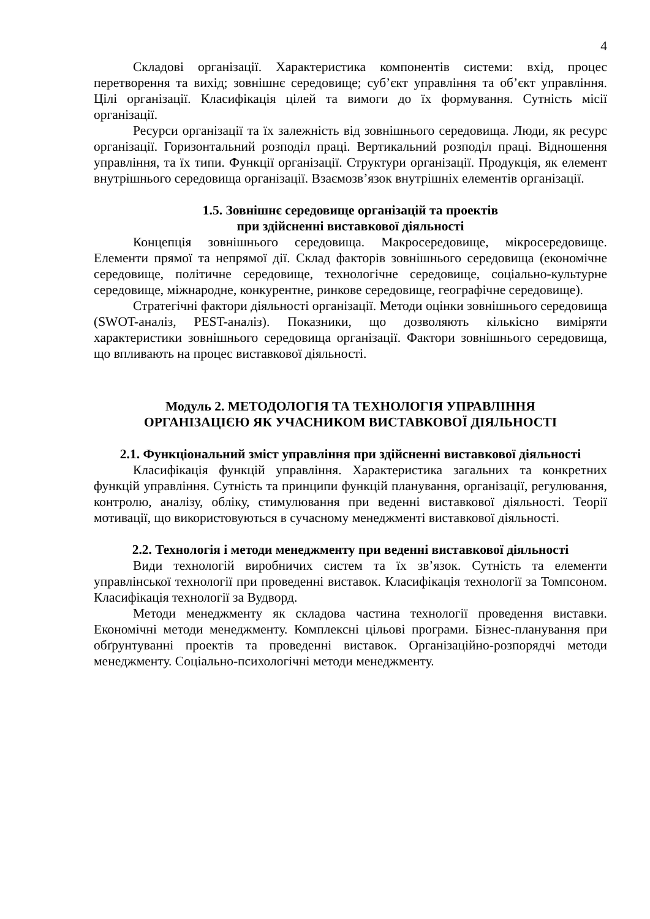4
Складові організації. Характеристика компонентів системи: вхід, процес перетворення та вихід; зовнішнє середовище; суб’єкт управління та об’єкт управління. Цілі організації. Класифікація цілей та вимоги до їх формування. Сутність місії організації.
Ресурси організації та їх залежність від зовнішнього середовища. Люди, як ресурс організації. Горизонтальний розподіл праці. Вертикальний розподіл праці. Відношення управління, та їх типи. Функції організації. Структури організації. Продукція, як елемент внутрішнього середовища організації. Взаємозв’язок внутрішніх елементів організації.
1.5. Зовнішнє середовище організацій та проектів
при здійсненні виставкової діяльності
Концепція зовнішнього середовища. Макросередовище, мікросередовище. Елементи прямої та непрямої дії. Склад факторів зовнішнього середовища (економічне середовище, політичне середовище, технологічне середовище, соціально-культурне середовище, міжнародне, конкурентне, ринкове середовище, географічне середовище).
Стратегічні фактори діяльності організації. Методи оцінки зовнішнього середовища (SWOT-аналіз, PEST-аналіз). Показники, що дозволяють кількісно виміряти характеристики зовнішнього середовища організації. Фактори зовнішнього середовища, що впливають на процес виставкової діяльності.
Модуль 2. МЕТОДОЛОГІЯ ТА ТЕХНОЛОГІЯ УПРАВЛІННЯ
ОРГАНІЗАЦІЄЮ ЯК УЧАСНИКОМ ВИСТАВКОВОЇ ДІЯЛЬНОСТІ
2.1. Функціональний зміст управління при здійсненні виставкової діяльності
Класифікація функцій управління. Характеристика загальних та конкретних функцій управління. Сутність та принципи функцій планування, організації, регулювання, контролю, аналізу, обліку, стимулювання при веденні виставкової діяльності. Теорії мотивації, що використовуються в сучасному менеджменті виставкової діяльності.
2.2. Технологія і методи менеджменту при веденні виставкової діяльності
Види технологій виробничих систем та їх зв’язок. Сутність та елементи управлінської технології при проведенні виставок. Класифікація технології за Томпсоном. Класифікація технології за Вудворд.
Методи менеджменту як складова частина технології проведення виставки. Економічні методи менеджменту. Комплексні цільові програми. Бізнес-планування при обґрунтуванні проектів та проведенні виставок. Організаційно-розпорядчі методи менеджменту. Соціально-психологічні методи менеджменту.